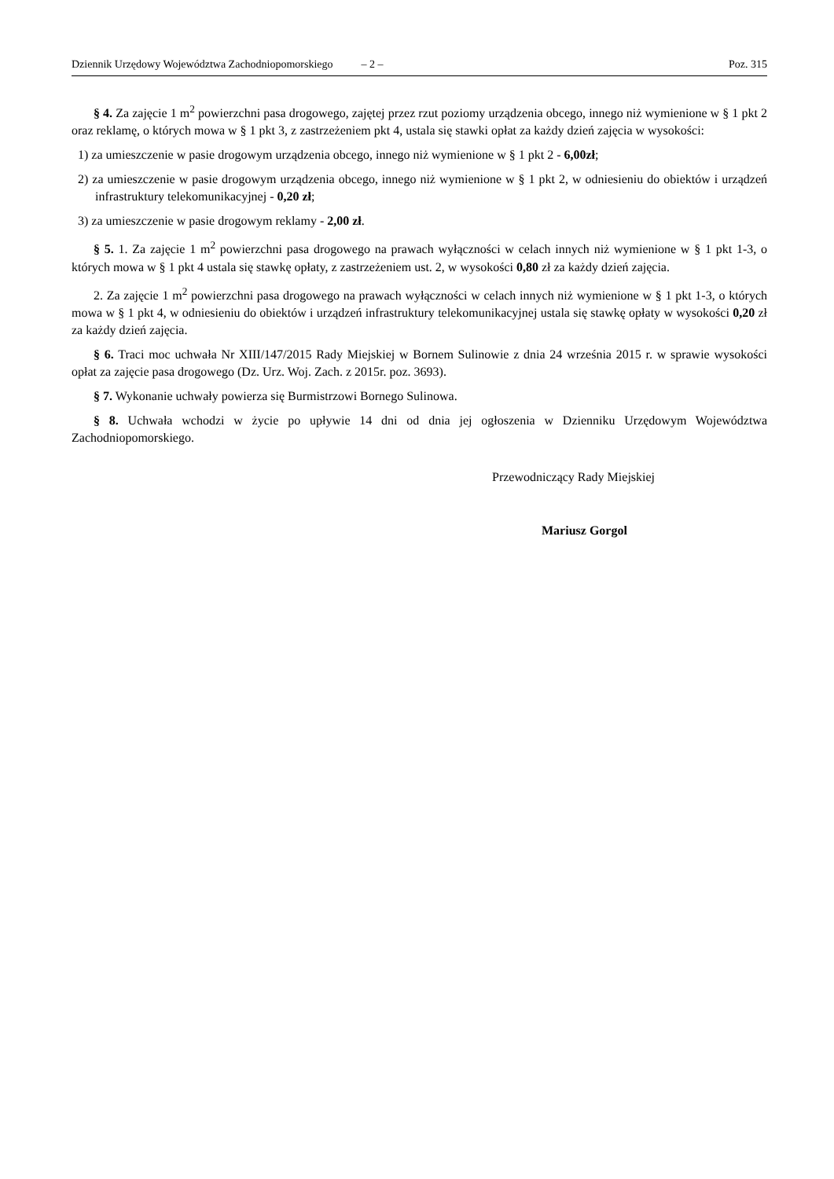Dziennik Urzędowy Województwa Zachodniopomorskiego – 2 – Poz. 315
§ 4. Za zajęcie 1 m<sup>2</sup> powierzchni pasa drogowego, zajętej przez rzut poziomy urządzenia obcego, innego niż wymienione w § 1 pkt 2 oraz reklamę, o których mowa w § 1 pkt 3, z zastrzeżeniem pkt 4, ustala się stawki opłat za każdy dzień zajęcia w wysokości:
1) za umieszczenie w pasie drogowym urządzenia obcego, innego niż wymienione w § 1 pkt 2 - 6,00zł;
2) za umieszczenie w pasie drogowym urządzenia obcego, innego niż wymienione w § 1 pkt 2, w odniesieniu do obiektów i urządzeń infrastruktury telekomunikacyjnej - 0,20 zł;
3) za umieszczenie w pasie drogowym reklamy - 2,00 zł.
§ 5. 1. Za zajęcie 1 m<sup>2</sup> powierzchni pasa drogowego na prawach wyłączności w celach innych niż wymienione w § 1 pkt 1-3, o których mowa w § 1 pkt 4 ustala się stawkę opłaty, z zastrzeżeniem ust. 2, w wysokości 0,80 zł za każdy dzień zajęcia.
2. Za zajęcie 1 m<sup>2</sup> powierzchni pasa drogowego na prawach wyłączności w celach innych niż wymienione w § 1 pkt 1-3, o których mowa w § 1 pkt 4, w odniesieniu do obiektów i urządzeń infrastruktury telekomunikacyjnej ustala się stawkę opłaty w wysokości 0,20 zł za każdy dzień zajęcia.
§ 6. Traci moc uchwała Nr XIII/147/2015 Rady Miejskiej w Bornem Sulinowie z dnia 24 września 2015 r. w sprawie wysokości opłat za zajęcie pasa drogowego (Dz. Urz. Woj. Zach. z 2015r. poz. 3693).
§ 7. Wykonanie uchwały powierza się Burmistrzowi Bornego Sulinowa.
§ 8. Uchwała wchodzi w życie po upływie 14 dni od dnia jej ogłoszenia w Dzienniku Urzędowym Województwa Zachodniopomorskiego.
Przewodniczący Rady Miejskiej
Mariusz Gorgol